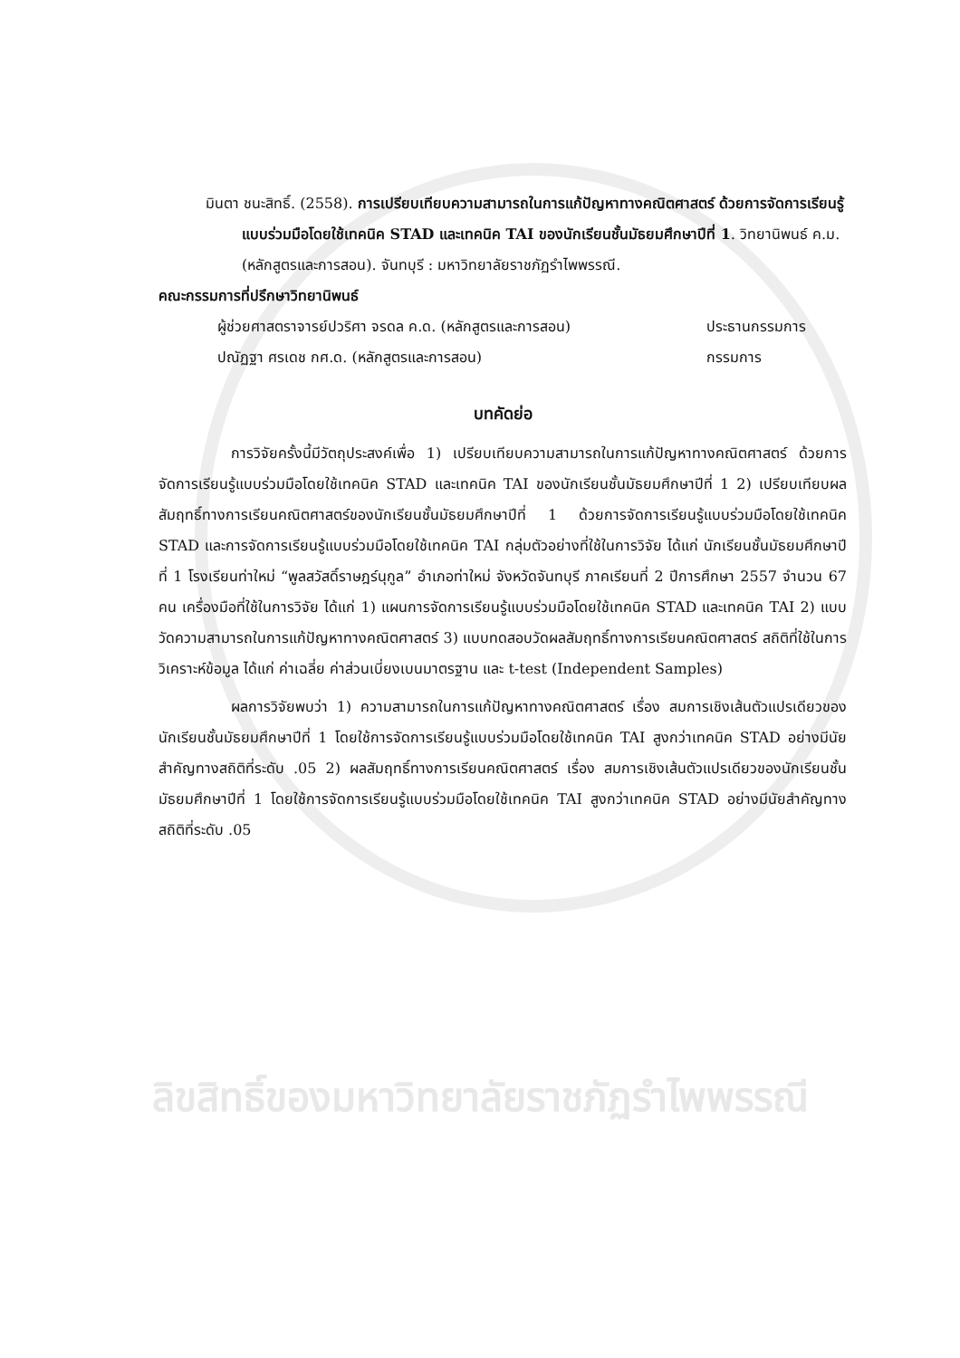มินตา ชนะสิทธิ์. (2558). การเปรียบเทียบความสามารถในการแก้ปัญหาทางคณิตศาสตร์ ด้วยการจัดการเรียนรู้แบบร่วมมือโดยใช้เทคนิค STAD และเทคนิค TAI ของนักเรียนชั้นมัธยมศึกษาปีที่ 1. วิทยานิพนธ์ ค.ม. (หลักสูตรและการสอน). จันทบุรี : มหาวิทยาลัยราชภัฏรำไพพรรณี.
คณะกรรมการที่ปรึกษาวิทยานิพนธ์
ผู้ช่วยศาสตราจารย์ปวริศา จรดล ค.ด. (หลักสูตรและการสอน) ประธานกรรมการ
ปณัฏฐา ศรเดช กศ.ด. (หลักสูตรและการสอน) กรรมการ
บทคัดย่อ
การวิจัยครั้งนี้มีวัตถุประสงค์เพื่อ 1) เปรียบเทียบความสามารถในการแก้ปัญหาทางคณิตศาสตร์ ด้วยการจัดการเรียนรู้แบบร่วมมือโดยใช้เทคนิค STAD และเทคนิค TAI ของนักเรียนชั้นมัธยมศึกษาปีที่ 1 2) เปรียบเทียบผลสัมฤทธิ์ทางการเรียนคณิตศาสตร์ของนักเรียนชั้นมัธยมศึกษาปีที่ 1 ด้วยการจัดการเรียนรู้แบบร่วมมือโดยใช้เทคนิค STAD และการจัดการเรียนรู้แบบร่วมมือโดยใช้เทคนิค TAI กลุ่มตัวอย่างที่ใช้ในการวิจัย ได้แก่ นักเรียนชั้นมัธยมศึกษาปีที่ 1 โรงเรียนท่าใหม่ “พูลสวัสดิ์ราษฎร์นุกูล” อำเภอท่าใหม่ จังหวัดจันทบุรี ภาคเรียนที่ 2 ปีการศึกษา 2557 จำนวน 67 คน เครื่องมือที่ใช้ในการวิจัย ได้แก่ 1) แผนการจัดการเรียนรู้แบบร่วมมือโดยใช้เทคนิค STAD และเทคนิค TAI 2) แบบวัดความสามารถในการแก้ปัญหาทางคณิตศาสตร์ 3) แบบทดสอบวัดผลสัมฤทธิ์ทางการเรียนคณิตศาสตร์ สถิติที่ใช้ในการวิเคราะห์ข้อมูล ได้แก่ ค่าเฉลี่ย ค่าส่วนเบี่ยงเบนมาตรฐาน และ t-test (Independent Samples)
ผลการวิจัยพบว่า 1) ความสามารถในการแก้ปัญหาทางคณิตศาสตร์ เรื่อง สมการเชิงเส้นตัวแปรเดียวของนักเรียนชั้นมัธยมศึกษาปีที่ 1 โดยใช้การจัดการเรียนรู้แบบร่วมมือโดยใช้เทคนิค TAI สูงกว่าเทคนิค STAD อย่างมีนัยสำคัญทางสถิติที่ระดับ .05 2) ผลสัมฤทธิ์ทางการเรียนคณิตศาสตร์ เรื่อง สมการเชิงเส้นตัวแปรเดียวของนักเรียนชั้นมัธยมศึกษาปีที่ 1 โดยใช้การจัดการเรียนรู้แบบร่วมมือโดยใช้เทคนิค TAI สูงกว่าเทคนิค STAD อย่างมีนัยสำคัญทางสถิติที่ระดับ .05
ลิขสิทธิ์ของมหาวิทยาลัยราชภัฏรำไพพรรณี